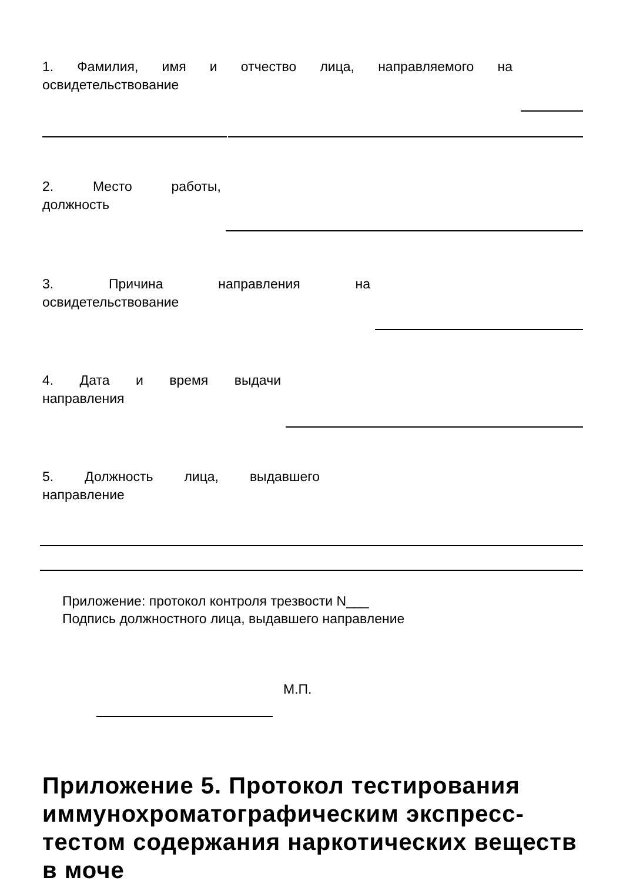1. Фамилия, имя и отчество лица, направляемого на
освидетельствование
2. Место работы,
должность
3. Причина направления на
освидетельствование
4. Дата и время выдачи
направления
5. Должность лица, выдавшего
направление
Приложение: протокол контроля трезвости N___
Подпись должностного лица, выдавшего направление
М.П.
Приложение 5. Протокол тестирования иммунохроматографическим экспресс-тестом содержания наркотических веществ в моче